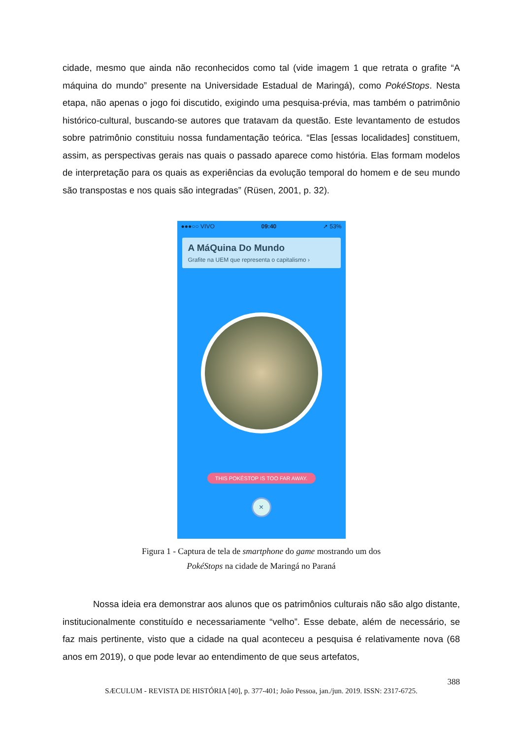cidade, mesmo que ainda não reconhecidos como tal (vide imagem 1 que retrata o grafite “A máquina do mundo” presente na Universidade Estadual de Maringá), como PokéStops. Nesta etapa, não apenas o jogo foi discutido, exigindo uma pesquisa-prévia, mas também o patrimônio histórico-cultural, buscando-se autores que tratavam da questão. Este levantamento de estudos sobre patrimônio constituiu nossa fundamentação teórica. “Elas [essas localidades] constituem, assim, as perspectivas gerais nas quais o passado aparece como história. Elas formam modelos de interpretação para os quais as experiências da evolução temporal do homem e de seu mundo são transpostas e nos quais são integradas” (Rüsen, 2001, p. 32).
●●●○○ VIVO 09:40 ➚ 53%
A MáQuina Do Mundo
Grafite na UEM que representa o capitalismo ›
THIS POKÉSTOP IS TOO FAR AWAY.
×
Figura 1 - Captura de tela de smartphone do game mostrando um dos
PokéStops na cidade de Maringá no Paraná
Nossa ideia era demonstrar aos alunos que os patrimônios culturais não são algo distante, institucionalmente constituído e necessariamente “velho”. Esse debate, além de necessário, se faz mais pertinente, visto que a cidade na qual aconteceu a pesquisa é relativamente nova (68 anos em 2019), o que pode levar ao entendimento de que seus artefatos,
388
SÆCULUM - REVISTA DE HISTÓRIA [40], p. 377-401; João Pessoa, jan./jun. 2019. ISSN: 2317-6725.